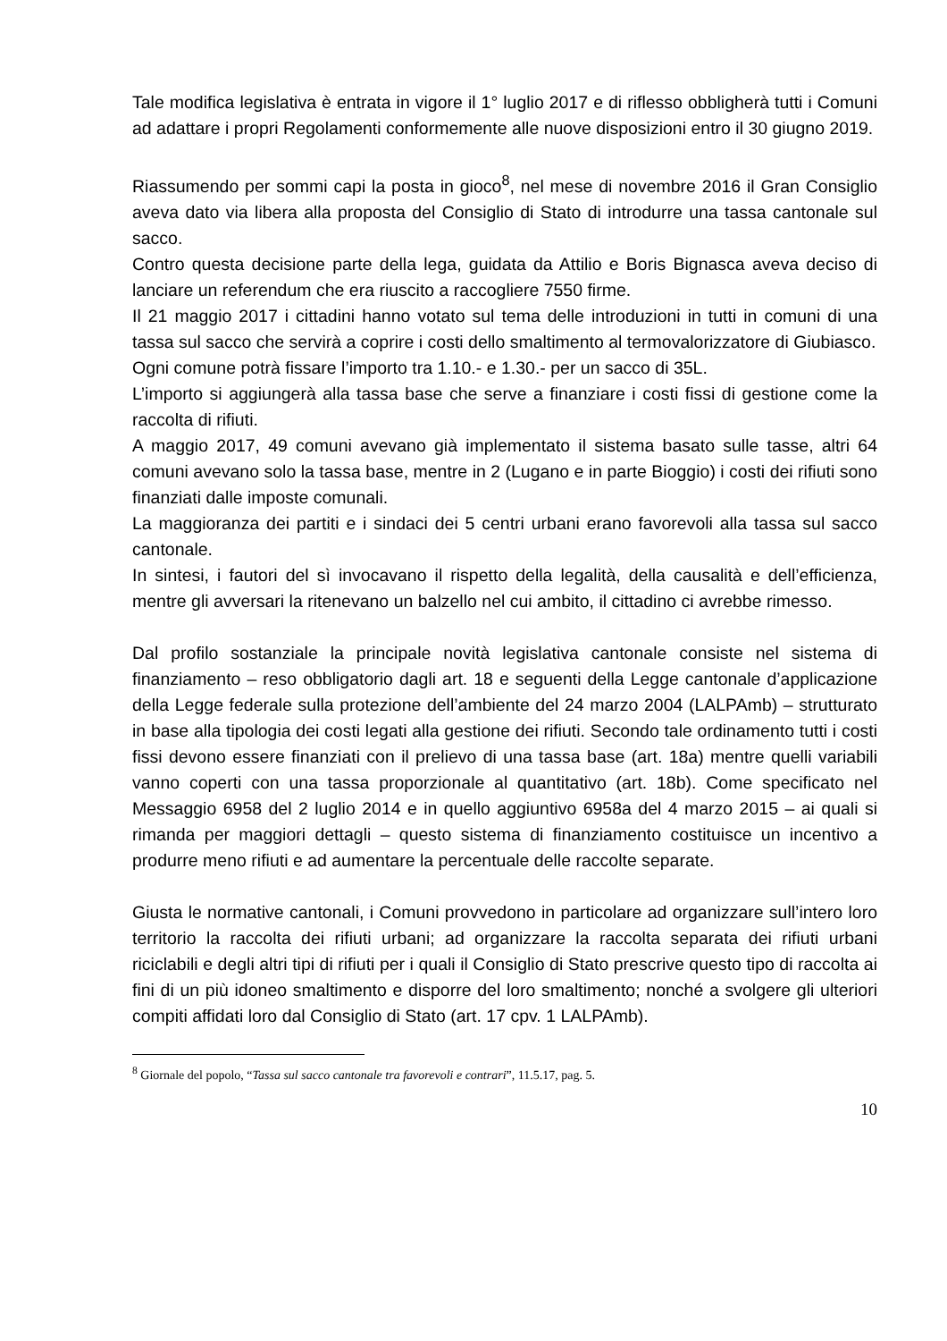Tale modifica legislativa è entrata in vigore il 1° luglio 2017 e di riflesso obbligherà tutti i Comuni ad adattare i propri Regolamenti conformemente alle nuove disposizioni entro il 30 giugno 2019.
Riassumendo per sommi capi la posta in gioco<sup>8</sup>, nel mese di novembre 2016 il Gran Consiglio aveva dato via libera alla proposta del Consiglio di Stato di introdurre una tassa cantonale sul sacco.
Contro questa decisione parte della lega, guidata da Attilio e Boris Bignasca aveva deciso di lanciare un referendum che era riuscito a raccogliere 7550 firme.
Il 21 maggio 2017 i cittadini hanno votato sul tema delle introduzioni in tutti in comuni di una tassa sul sacco che servirà a coprire i costi dello smaltimento al termovalorizzatore di Giubiasco.
Ogni comune potrà fissare l’importo tra 1.10.- e 1.30.- per un sacco di 35L.
L’importo si aggiungerà alla tassa base che serve a finanziare i costi fissi di gestione come la raccolta di rifiuti.
A maggio 2017, 49 comuni avevano già implementato il sistema basato sulle tasse, altri 64 comuni avevano solo la tassa base, mentre in 2 (Lugano e in parte Bioggio) i costi dei rifiuti sono finanziati dalle imposte comunali.
La maggioranza dei partiti e i sindaci dei 5 centri urbani erano favorevoli alla tassa sul sacco cantonale.
In sintesi, i fautori del sì invocavano il rispetto della legalità, della causalità e dell’efficienza, mentre gli avversari la ritenevano un balzello nel cui ambito, il cittadino ci avrebbe rimesso.
Dal profilo sostanziale la principale novità legislativa cantonale consiste nel sistema di finanziamento – reso obbligatorio dagli art. 18 e seguenti della Legge cantonale d’applicazione della Legge federale sulla protezione dell’ambiente del 24 marzo 2004 (LALPAmb) – strutturato in base alla tipologia dei costi legati alla gestione dei rifiuti. Secondo tale ordinamento tutti i costi fissi devono essere finanziati con il prelievo di una tassa base (art. 18a) mentre quelli variabili vanno coperti con una tassa proporzionale al quantitativo (art. 18b). Come specificato nel Messaggio 6958 del 2 luglio 2014 e in quello aggiuntivo 6958a del 4 marzo 2015 – ai quali si rimanda per maggiori dettagli – questo sistema di finanziamento costituisce un incentivo a produrre meno rifiuti e ad aumentare la percentuale delle raccolte separate.
Giusta le normative cantonali, i Comuni provvedono in particolare ad organizzare sull’intero loro territorio la raccolta dei rifiuti urbani; ad organizzare la raccolta separata dei rifiuti urbani riciclabili e degli altri tipi di rifiuti per i quali il Consiglio di Stato prescrive questo tipo di raccolta ai fini di un più idoneo smaltimento e disporre del loro smaltimento; nonché a svolgere gli ulteriori compiti affidati loro dal Consiglio di Stato (art. 17 cpv. 1 LALPAmb).
<sup>8</sup> Giornale del popolo, “Tassa sul sacco cantonale tra favorevoli e contrari”, 11.5.17, pag. 5.
10